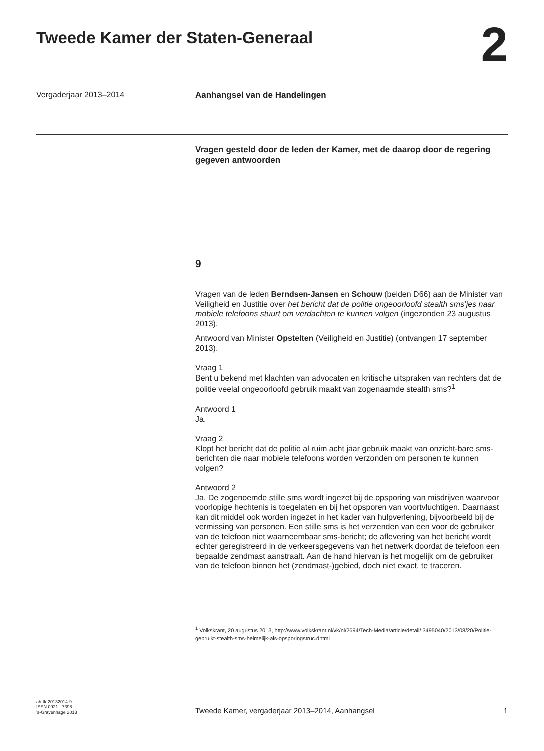Tweede Kamer der Staten-Generaal
2
Vergaderjaar 2013–2014 Aanhangsel van de Handelingen
Vragen gesteld door de leden der Kamer, met de daarop door de regering gegeven antwoorden
9
Vragen van de leden Berndsen-Jansen en Schouw (beiden D66) aan de Minister van Veiligheid en Justitie over het bericht dat de politie ongeoorloofd stealth sms’jes naar mobiele telefoons stuurt om verdachten te kunnen volgen (ingezonden 23 augustus 2013).
Antwoord van Minister Opstelten (Veiligheid en Justitie) (ontvangen 17 september 2013).
Vraag 1
Bent u bekend met klachten van advocaten en kritische uitspraken van rechters dat de politie veelal ongeoorloofd gebruik maakt van zogenaamde stealth sms?<sup>1</sup>
Antwoord 1
Ja.
Vraag 2
Klopt het bericht dat de politie al ruim acht jaar gebruik maakt van onzicht-bare sms-berichten die naar mobiele telefoons worden verzonden om personen te kunnen volgen?
Antwoord 2
Ja. De zogenoemde stille sms wordt ingezet bij de opsporing van misdrijven waarvoor voorlopige hechtenis is toegelaten en bij het opsporen van voortvluchtigen. Daarnaast kan dit middel ook worden ingezet in het kader van hulpverlening, bijvoorbeeld bij de vermissing van personen. Een stille sms is het verzenden van een voor de gebruiker van de telefoon niet waarneembaar sms-bericht; de aflevering van het bericht wordt echter geregistreerd in de verkeersgegevens van het netwerk doordat de telefoon een bepaalde zendmast aanstraalt. Aan de hand hiervan is het mogelijk om de gebruiker van de telefoon binnen het (zendmast-)gebied, doch niet exact, te traceren.
<sup>1</sup> Volkskrant, 20 augustus 2013, http://www.volkskrant.nl/vk/nl/2694/Tech-Media/article/detail/ 3495040/2013/08/20/Politie-gebruikt-stealth-sms-heimelijk-als-opsporingstruc.dhtml
ah-tk-20132014-9
ISSN 0921 - 7398
’s-Gravenhage 2013
Tweede Kamer, vergaderjaar 2013–2014, Aanhangsel
1